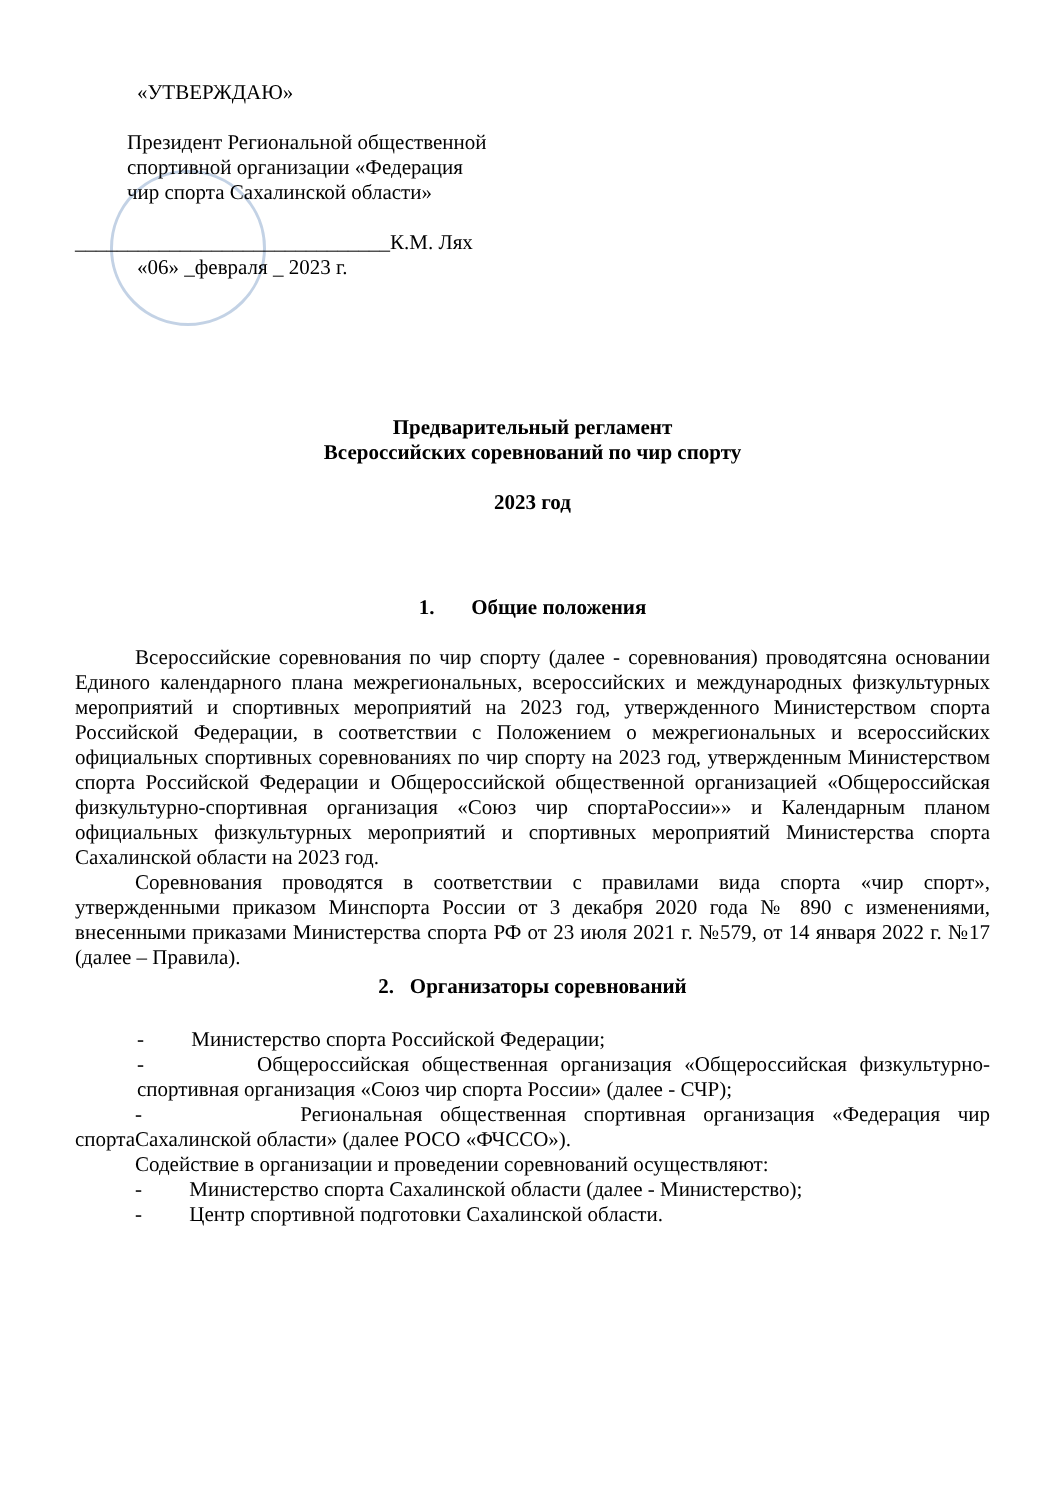«УТВЕРЖДАЮ»
Президент Региональной общественной
спортивной организации «Федерация
чир спорта Сахалинской области»
______________________________К.М. Лях
«06» _февраля _ 2023 г.
Предварительный регламент
Всероссийских соревнований по чир спорту
2023 год
1. Общие положения
Всероссийские соревнования по чир спорту (далее - соревнования) проводятсяна основании Единого календарного плана межрегиональных, всероссийских и международных физкультурных мероприятий и спортивных мероприятий на 2023 год, утвержденного Министерством спорта Российской Федерации, в соответствии с Положением о межрегиональных и всероссийских официальных спортивных соревнованиях по чир спорту на 2023 год, утвержденным Министерством спорта Российской Федерации и Общероссийской общественной организацией «Общероссийская физкультурно-спортивная организация «Союз чир спортаРоссии»» и Календарным планом официальных физкультурных мероприятий и спортивных мероприятий Министерства спорта Сахалинской области на 2023 год.
Соревнования проводятся в соответствии с правилами вида спорта «чир спорт», утвержденными приказом Минспорта России от 3 декабря 2020 года № 890 с изменениями, внесенными приказами Министерства спорта РФ от 23 июля 2021 г. №579, от 14 января 2022 г. №17 (далее – Правила).
2. Организаторы соревнований
- Министерство спорта Российской Федерации;
- Общероссийская общественная организация «Общероссийская физкультурно-спортивная организация «Союз чир спорта России» (далее - СЧР);
- Региональная общественная спортивная организация «Федерация чир спортаСахалинской области» (далее РОСО «ФЧССО»).
Содействие в организации и проведении соревнований осуществляют:
- Министерство спорта Сахалинской области (далее - Министерство);
- Центр спортивной подготовки Сахалинской области.